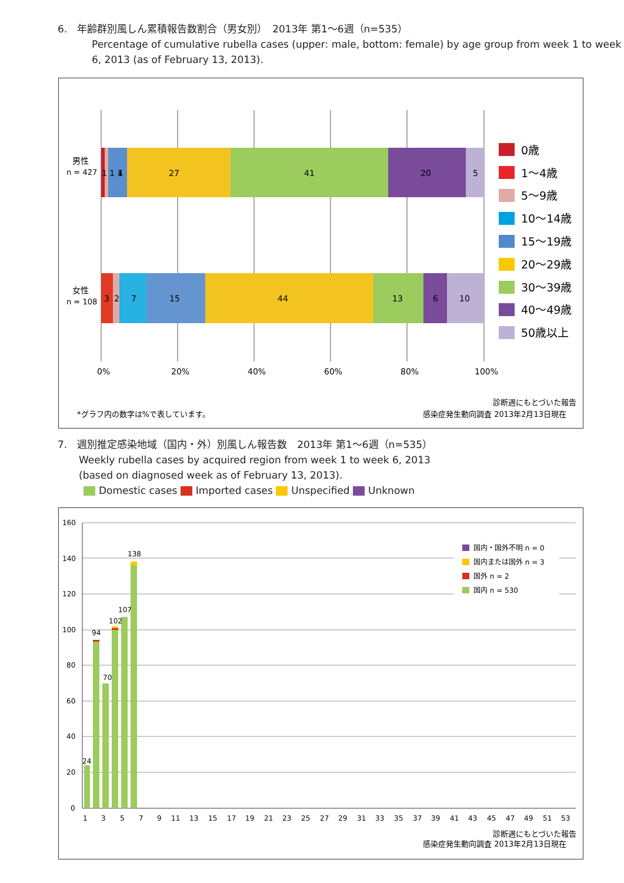6.　年齢群別風しん累積報告数割合（男女別）　2013年 第1〜6週（n=535）
Percentage of cumulative rubella cases (upper: male, bottom: female) by age group from week 1 to week 6, 2013 (as of February 13, 2013).
1 1 1
4
27
41
20
5
3
2
7
15
44
13
6
10
男性
n = 427
女性
n = 108
0%
20%
40%
60%
80%
100%
0歳
1〜4歳
5〜9歳
10〜14歳
15〜19歳
20〜29歳
30〜39歳
40〜49歳
50歳以上
診断週にもとづいた報告
*グラフ内の数字は%で表しています。
感染症発生動向調査 2013年2月13日現在
7.　週別推定感染地域（国内・外）別風しん報告数　2013年 第1〜6週（n=535）
Weekly rubella cases by acquired region from week 1 to week 6, 2013
(based on diagnosed week as of February 13, 2013).
Domestic cases Imported cases Unspecified Unknown
160
140
120
100
80
60
40
20
0
24
94
70
102
107
138
1
3
5
7
9
11
13
15
17
19
21
23
25
27
29
31
33
35
37
39
41
43
45
47
49
51
53
国内・国外不明 n = 0
国内または国外 n = 3
国外 n = 2
国内 n = 530
診断週にもとづいた報告
感染症発生動向調査 2013年2月13日現在